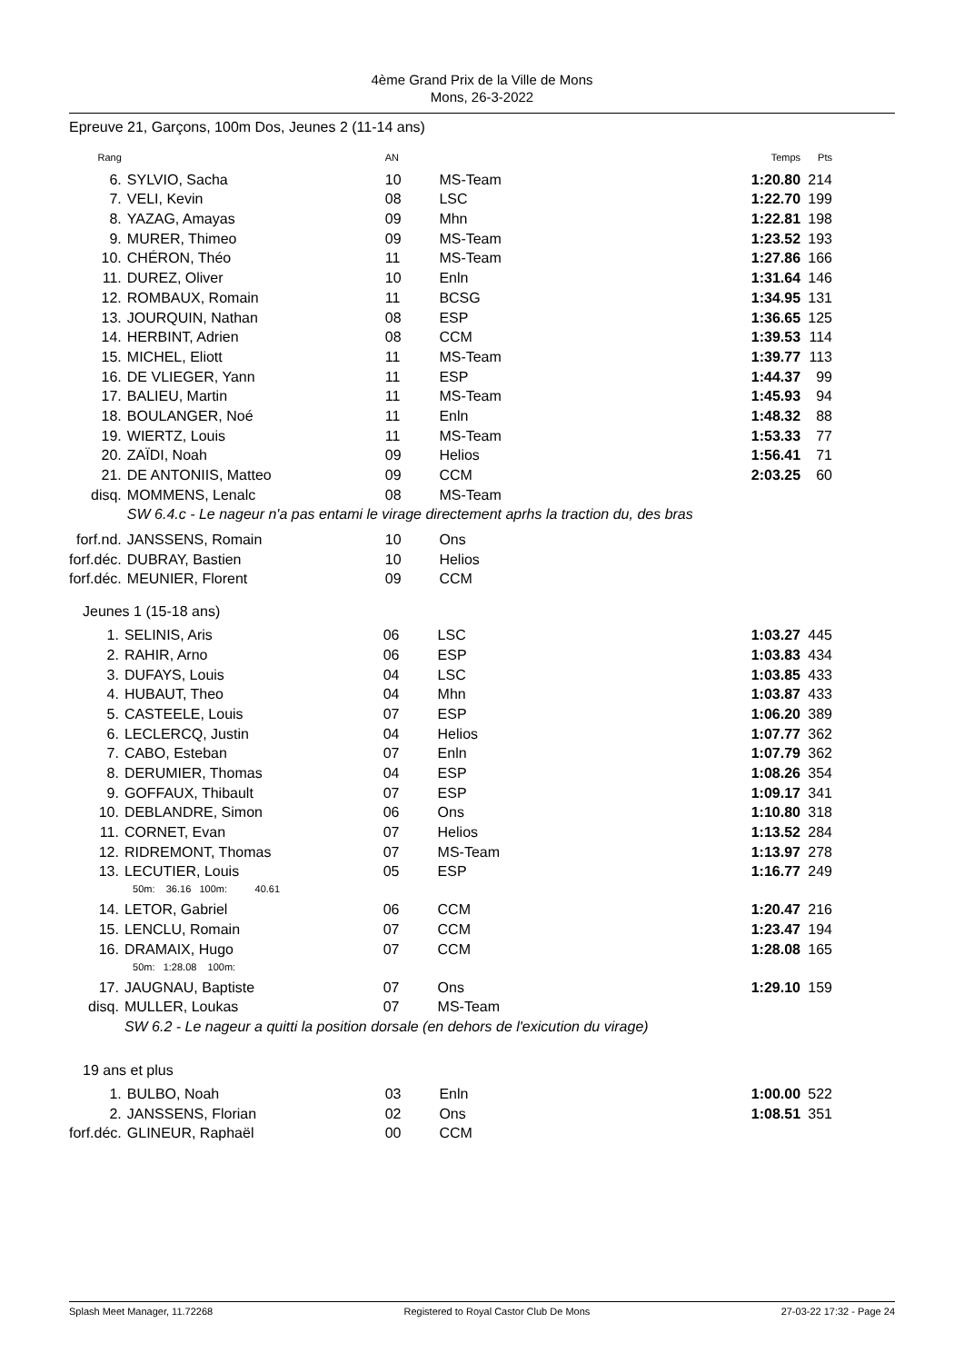4ème Grand Prix de la Ville de Mons
Mons, 26-3-2022
Epreuve 21, Garçons, 100m Dos, Jeunes 2 (11-14 ans)
| Rang | | AN | | Temps | Pts |
| 6. | SYLVIO, Sacha | 10 | MS-Team | 1:20.80 | 214 |
| 7. | VELI, Kevin | 08 | LSC | 1:22.70 | 199 |
| 8. | YAZAG, Amayas | 09 | Mhn | 1:22.81 | 198 |
| 9. | MURER, Thimeo | 09 | MS-Team | 1:23.52 | 193 |
| 10. | CHÉRON, Théo | 11 | MS-Team | 1:27.86 | 166 |
| 11. | DUREZ, Oliver | 10 | Enln | 1:31.64 | 146 |
| 12. | ROMBAUX, Romain | 11 | BCSG | 1:34.95 | 131 |
| 13. | JOURQUIN, Nathan | 08 | ESP | 1:36.65 | 125 |
| 14. | HERBINT, Adrien | 08 | CCM | 1:39.53 | 114 |
| 15. | MICHEL, Eliott | 11 | MS-Team | 1:39.77 | 113 |
| 16. | DE VLIEGER, Yann | 11 | ESP | 1:44.37 | 99 |
| 17. | BALIEU, Martin | 11 | MS-Team | 1:45.93 | 94 |
| 18. | BOULANGER, Noé | 11 | Enln | 1:48.32 | 88 |
| 19. | WIERTZ, Louis | 11 | MS-Team | 1:53.33 | 77 |
| 20. | ZAÏDI, Noah | 09 | Helios | 1:56.41 | 71 |
| 21. | DE ANTONIIS, Matteo | 09 | CCM | 2:03.25 | 60 |
| disq. | MOMMENS, Lenalc | 08 | MS-Team | | |
| | SW 6.4.c - Le nageur n'a pas entami le virage directement aprhs la traction du, des bras | | | | |
| forf.nd. | JANSSENS, Romain | 10 | Ons | | |
| forf.déc. | DUBRAY, Bastien | 10 | Helios | | |
| forf.déc. | MEUNIER, Florent | 09 | CCM | | |
Jeunes 1 (15-18 ans)
| 1. | SELINIS, Aris | 06 | LSC | 1:03.27 | 445 |
| 2. | RAHIR, Arno | 06 | ESP | 1:03.83 | 434 |
| 3. | DUFAYS, Louis | 04 | LSC | 1:03.85 | 433 |
| 4. | HUBAUT, Theo | 04 | Mhn | 1:03.87 | 433 |
| 5. | CASTEELE, Louis | 07 | ESP | 1:06.20 | 389 |
| 6. | LECLERCQ, Justin | 04 | Helios | 1:07.77 | 362 |
| 7. | CABO, Esteban | 07 | Enln | 1:07.79 | 362 |
| 8. | DERUMIER, Thomas | 04 | ESP | 1:08.26 | 354 |
| 9. | GOFFAUX, Thibault | 07 | ESP | 1:09.17 | 341 |
| 10. | DEBLANDRE, Simon | 06 | Ons | 1:10.80 | 318 |
| 11. | CORNET, Evan | 07 | Helios | 1:13.52 | 284 |
| 12. | RIDREMONT, Thomas | 07 | MS-Team | 1:13.97 | 278 |
| 13. | LECUTIER, Louis 50m: 36.16 100m: 40.61 | 05 | ESP | 1:16.77 | 249 |
| 14. | LETOR, Gabriel | 06 | CCM | 1:20.47 | 216 |
| 15. | LENCLU, Romain | 07 | CCM | 1:23.47 | 194 |
| 16. | DRAMAIX, Hugo 50m: 1:28.08 100m: | 07 | CCM | 1:28.08 | 165 |
| 17. | JAUGNAU, Baptiste | 07 | Ons | 1:29.10 | 159 |
| disq. | MULLER, Loukas | 07 | MS-Team | | |
| | SW 6.2 - Le nageur a quitti la position dorsale (en dehors de l'exicution du virage) | | | | |
19 ans et plus
| 1. | BULBO, Noah | 03 | Enln | 1:00.00 | 522 |
| 2. | JANSSENS, Florian | 02 | Ons | 1:08.51 | 351 |
| forf.déc. | GLINEUR, Raphaël | 00 | CCM | | |
Splash Meet Manager, 11.72268 Registered to Royal Castor Club De Mons 27-03-22 17:32 - Page 24